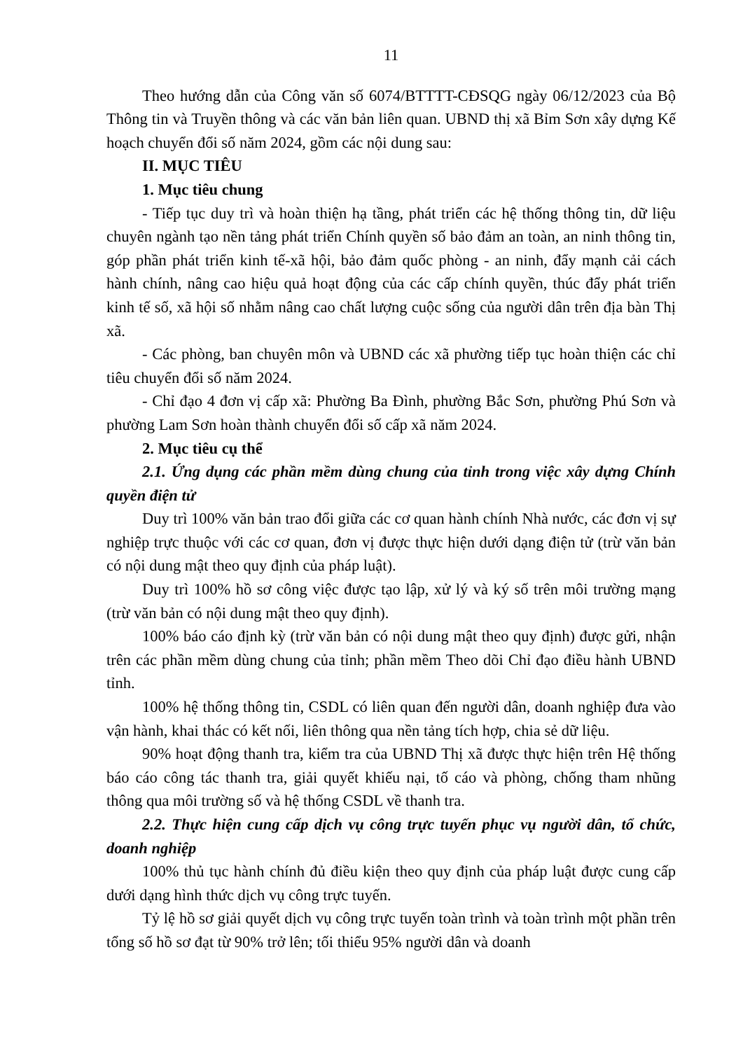11
Theo hướng dẫn của Công văn số 6074/BTTTT-CĐSQG ngày 06/12/2023 của Bộ Thông tin và Truyền thông và các văn bản liên quan. UBND thị xã Bỉm Sơn xây dựng Kế hoạch chuyển đổi số năm 2024, gồm các nội dung sau:
II. MỤC TIÊU
1. Mục tiêu chung
- Tiếp tục duy trì và hoàn thiện hạ tầng, phát triển các hệ thống thông tin, dữ liệu chuyên ngành tạo nền tảng phát triển Chính quyền số bảo đảm an toàn, an ninh thông tin, góp phần phát triển kinh tế-xã hội, bảo đảm quốc phòng - an ninh, đẩy mạnh cải cách hành chính, nâng cao hiệu quả hoạt động của các cấp chính quyền, thúc đẩy phát triển kinh tế số, xã hội số nhằm nâng cao chất lượng cuộc sống của người dân trên địa bàn Thị xã.
- Các phòng, ban chuyên môn và UBND các xã phường tiếp tục hoàn thiện các chỉ tiêu chuyển đổi số năm 2024.
- Chỉ đạo 4 đơn vị cấp xã: Phường Ba Đình, phường Bắc Sơn, phường Phú Sơn và phường Lam Sơn hoàn thành chuyển đổi số cấp xã năm 2024.
2. Mục tiêu cụ thể
2.1. Ứng dụng các phần mềm dùng chung của tỉnh trong việc xây dựng Chính quyền điện tử
Duy trì 100% văn bản trao đổi giữa các cơ quan hành chính Nhà nước, các đơn vị sự nghiệp trực thuộc với các cơ quan, đơn vị được thực hiện dưới dạng điện tử (trừ văn bản có nội dung mật theo quy định của pháp luật).
Duy trì 100% hồ sơ công việc được tạo lập, xử lý và ký số trên môi trường mạng (trừ văn bản có nội dung mật theo quy định).
100% báo cáo định kỳ (trừ văn bản có nội dung mật theo quy định) được gửi, nhận trên các phần mềm dùng chung của tỉnh; phần mềm Theo dõi Chỉ đạo điều hành UBND tỉnh.
100% hệ thống thông tin, CSDL có liên quan đến người dân, doanh nghiệp đưa vào vận hành, khai thác có kết nối, liên thông qua nền tảng tích hợp, chia sẻ dữ liệu.
90% hoạt động thanh tra, kiểm tra của UBND Thị xã được thực hiện trên Hệ thống báo cáo công tác thanh tra, giải quyết khiếu nại, tố cáo và phòng, chống tham nhũng thông qua môi trường số và hệ thống CSDL về thanh tra.
2.2. Thực hiện cung cấp dịch vụ công trực tuyến phục vụ người dân, tổ chức, doanh nghiệp
100% thủ tục hành chính đủ điều kiện theo quy định của pháp luật được cung cấp dưới dạng hình thức dịch vụ công trực tuyến.
Tỷ lệ hồ sơ giải quyết dịch vụ công trực tuyến toàn trình và toàn trình một phần trên tổng số hồ sơ đạt từ 90% trở lên; tối thiểu 95% người dân và doanh